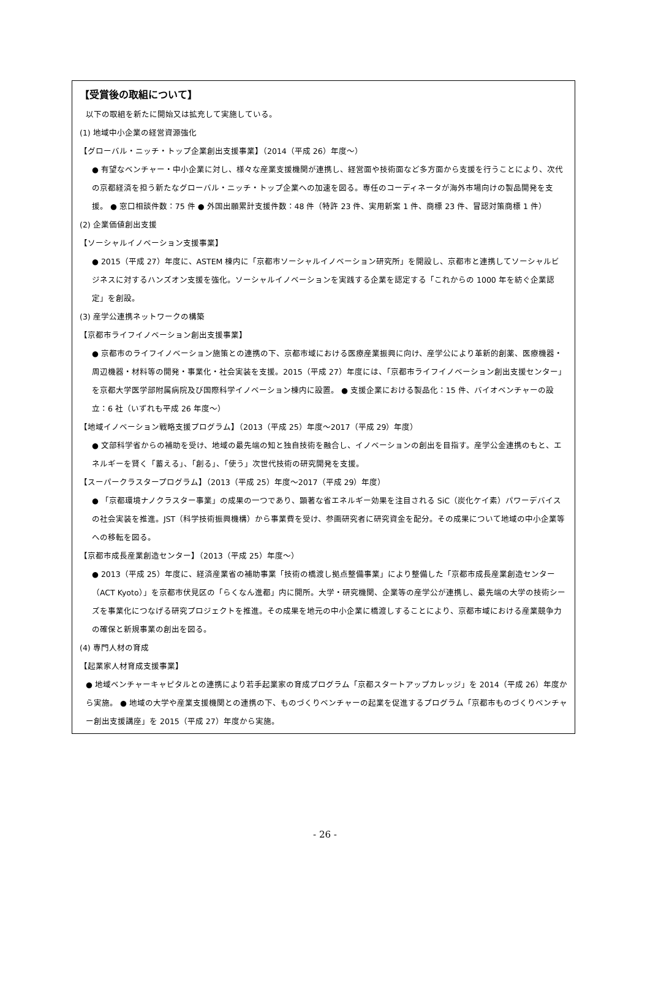【受賞後の取組について】
以下の取組を新たに開始又は拡充して実施している。
(1) 地域中小企業の経営資源強化
【グローバル・ニッチ・トップ企業創出支援事業】（2014（平成 26）年度～）
● 有望なベンチャー・中小企業に対し、様々な産業支援機関が連携し、経営面や技術面など多方面から支援を行うことにより、次代の京都経済を担う新たなグローバル・ニッチ・トップ企業への加速を図る。専任のコーディネータが海外市場向けの製品開発を支援。 ● 窓口相談件数：75 件 ● 外国出願累計支援件数：48 件（特許 23 件、実用新案 1 件、商標 23 件、冒認対策商標 1 件）
(2) 企業価値創出支援
【ソーシャルイノベーション支援事業】
● 2015（平成 27）年度に、ASTEM 棟内に「京都市ソーシャルイノベーション研究所」を開設し、京都市と連携してソーシャルビジネスに対するハンズオン支援を強化。ソーシャルイノベーションを実践する企業を認定する「これからの 1000 年を紡ぐ企業認定」を創設。
(3) 産学公連携ネットワークの構築
【京都市ライフイノベーション創出支援事業】
● 京都市のライフイノベーション施策との連携の下、京都市域における医療産業振興に向け、産学公により革新的創薬、医療機器・周辺機器・材料等の開発・事業化・社会実装を支援。2015（平成 27）年度には、「京都市ライフイノベーション創出支援センター」を京都大学医学部附属病院及び国際科学イノベーション棟内に設置。 ● 支援企業における製品化：15 件、バイオベンチャーの設立：6 社（いずれも平成 26 年度～）
【地域イノベーション戦略支援プログラム】（2013（平成 25）年度～2017（平成 29）年度）
● 文部科学省からの補助を受け、地域の最先端の知と独自技術を融合し、イノベーションの創出を目指す。産学公金連携のもと、エネルギーを賢く「蓄える」、「創る」、「使う」次世代技術の研究開発を支援。
【スーパークラスタープログラム】（2013（平成 25）年度～2017（平成 29）年度）
● 「京都環境ナノクラスター事業」の成果の一つであり、顕著な省エネルギー効果を注目される SiC（炭化ケイ素）パワーデバイスの社会実装を推進。JST（科学技術振興機構）から事業費を受け、参画研究者に研究資金を配分。その成果について地域の中小企業等への移転を図る。
【京都市成長産業創造センター】（2013（平成 25）年度～）
● 2013（平成 25）年度に、経済産業省の補助事業「技術の橋渡し拠点整備事業」により整備した「京都市成長産業創造センター（ACT Kyoto）」を京都市伏見区の「らくなん進都」内に開所。大学・研究機関、企業等の産学公が連携し、最先端の大学の技術シーズを事業化につなげる研究プロジェクトを推進。その成果を地元の中小企業に橋渡しすることにより、京都市域における産業競争力の確保と新規事業の創出を図る。
(4) 専門人材の育成
【起業家人材育成支援事業】
● 地域ベンチャーキャピタルとの連携により若手起業家の育成プログラム「京都スタートアップカレッジ」を 2014（平成 26）年度から実施。 ● 地域の大学や産業支援機関との連携の下、ものづくりベンチャーの起業を促進するプログラム「京都市ものづくりベンチャー創出支援講座」を 2015（平成 27）年度から実施。
- 26 -